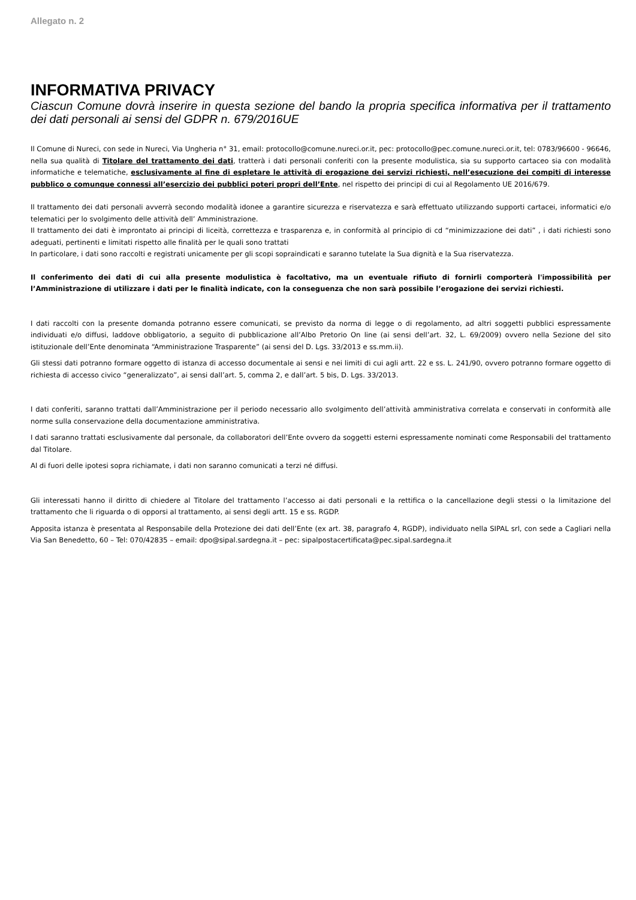Allegato n. 2
INFORMATIVA PRIVACY
Ciascun Comune dovrà inserire in questa sezione del bando la propria specifica informativa per il trattamento dei dati personali ai sensi del GDPR n. 679/2016UE
Il Comune di Nureci, con sede in Nureci, Via Ungheria n° 31, email: protocollo@comune.nureci.or.it, pec: protocollo@pec.comune.nureci.or.it, tel: 0783/96600 - 96646, nella sua qualità di Titolare del trattamento dei dati, tratterà i dati personali conferiti con la presente modulistica, sia su supporto cartaceo sia con modalità informatiche e telematiche, esclusivamente al fine di espletare le attività di erogazione dei servizi richiesti, nell’esecuzione dei compiti di interesse pubblico o comunque connessi all’esercizio dei pubblici poteri propri dell’Ente, nel rispetto dei principi di cui al Regolamento UE 2016/679.
Il trattamento dei dati personali avverrà secondo modalità idonee a garantire sicurezza e riservatezza e sarà effettuato utilizzando supporti cartacei, informatici e/o telematici per lo svolgimento delle attività dell’ Amministrazione.
Il trattamento dei dati è improntato ai principi di liceità, correttezza e trasparenza e, in conformità al principio di cd “minimizzazione dei dati” , i dati richiesti sono adeguati, pertinenti e limitati rispetto alle finalità per le quali sono trattati
In particolare, i dati sono raccolti e registrati unicamente per gli scopi sopraindicati e saranno tutelate la Sua dignità e la Sua riservatezza.
Il conferimento dei dati di cui alla presente modulistica è facoltativo, ma un eventuale rifiuto di fornirli comporterà l'impossibilità per l’Amministrazione di utilizzare i dati per le finalità indicate, con la conseguenza che non sarà possibile l’erogazione dei servizi richiesti.
I dati raccolti con la presente domanda potranno essere comunicati, se previsto da norma di legge o di regolamento, ad altri soggetti pubblici espressamente individuati e/o diffusi, laddove obbligatorio, a seguito di pubblicazione all’Albo Pretorio On line (ai sensi dell’art. 32, L. 69/2009) ovvero nella Sezione del sito istituzionale dell’Ente denominata “Amministrazione Trasparente” (ai sensi del D. Lgs. 33/2013 e ss.mm.ii).
Gli stessi dati potranno formare oggetto di istanza di accesso documentale ai sensi e nei limiti di cui agli artt. 22 e ss. L. 241/90, ovvero potranno formare oggetto di richiesta di accesso civico “generalizzato”, ai sensi dall’art. 5, comma 2, e dall’art. 5 bis, D. Lgs. 33/2013.
I dati conferiti, saranno trattati dall’Amministrazione per il periodo necessario allo svolgimento dell’attività amministrativa correlata e conservati in conformità alle norme sulla conservazione della documentazione amministrativa.
I dati saranno trattati esclusivamente dal personale, da collaboratori dell’Ente ovvero da soggetti esterni espressamente nominati come Responsabili del trattamento dal Titolare.
Al di fuori delle ipotesi sopra richiamate, i dati non saranno comunicati a terzi né diffusi.
Gli interessati hanno il diritto di chiedere al Titolare del trattamento l’accesso ai dati personali e la rettifica o la cancellazione degli stessi o la limitazione del trattamento che li riguarda o di opporsi al trattamento, ai sensi degli artt. 15 e ss. RGDP.
Apposita istanza è presentata al Responsabile della Protezione dei dati dell’Ente (ex art. 38, paragrafo 4, RGDP), individuato nella SIPAL srl, con sede a Cagliari nella Via San Benedetto, 60 – Tel: 070/42835 – email: dpo@sipal.sardegna.it – pec: sipalpostacertificata@pec.sipal.sardegna.it